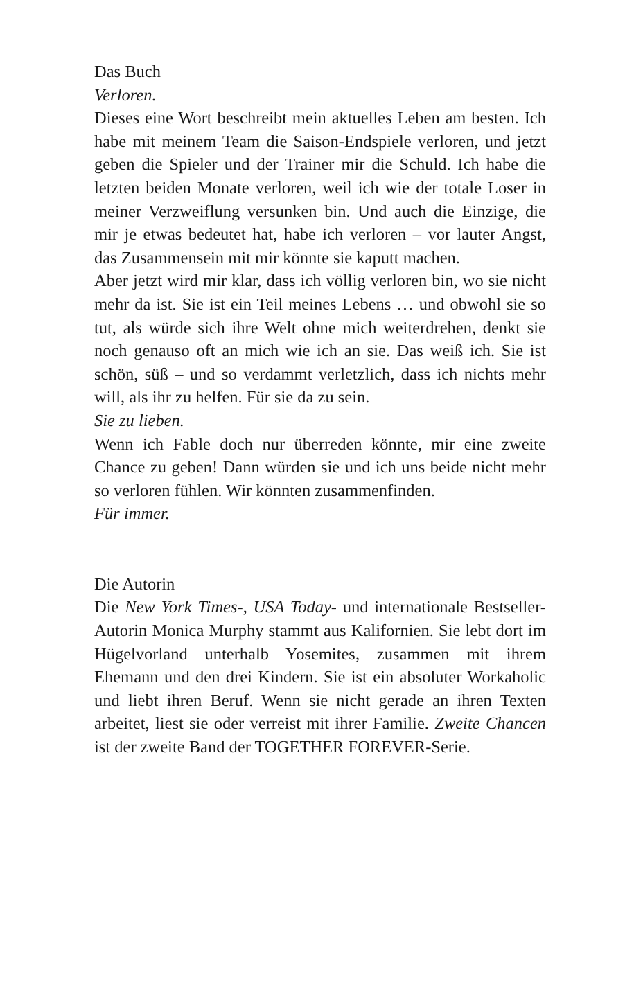Das Buch
Verloren.
Dieses eine Wort beschreibt mein aktuelles Leben am besten. Ich habe mit meinem Team die Saison-Endspiele verloren, und jetzt geben die Spieler und der Trainer mir die Schuld. Ich habe die letzten beiden Monate verloren, weil ich wie der totale Loser in meiner Verzweiflung versunken bin. Und auch die Einzige, die mir je etwas bedeutet hat, habe ich verloren – vor lauter Angst, das Zusammensein mit mir könnte sie kaputt machen.
Aber jetzt wird mir klar, dass ich völlig verloren bin, wo sie nicht mehr da ist. Sie ist ein Teil meines Lebens … und obwohl sie so tut, als würde sich ihre Welt ohne mich weiterdrehen, denkt sie noch genauso oft an mich wie ich an sie. Das weiß ich. Sie ist schön, süß – und so verdammt verletzlich, dass ich nichts mehr will, als ihr zu helfen. Für sie da zu sein.
Sie zu lieben.
Wenn ich Fable doch nur überreden könnte, mir eine zweite Chance zu geben! Dann würden sie und ich uns beide nicht mehr so verloren fühlen. Wir könnten zusammenfinden.
Für immer.
Die Autorin
Die New York Times-, USA Today- und internationale Bestseller-Autorin Monica Murphy stammt aus Kalifornien. Sie lebt dort im Hügelvorland unterhalb Yosemites, zusammen mit ihrem Ehemann und den drei Kindern. Sie ist ein absoluter Workaholic und liebt ihren Beruf. Wenn sie nicht gerade an ihren Texten arbeitet, liest sie oder verreist mit ihrer Familie. Zweite Chancen ist der zweite Band der TOGETHER FOREVER-Serie.